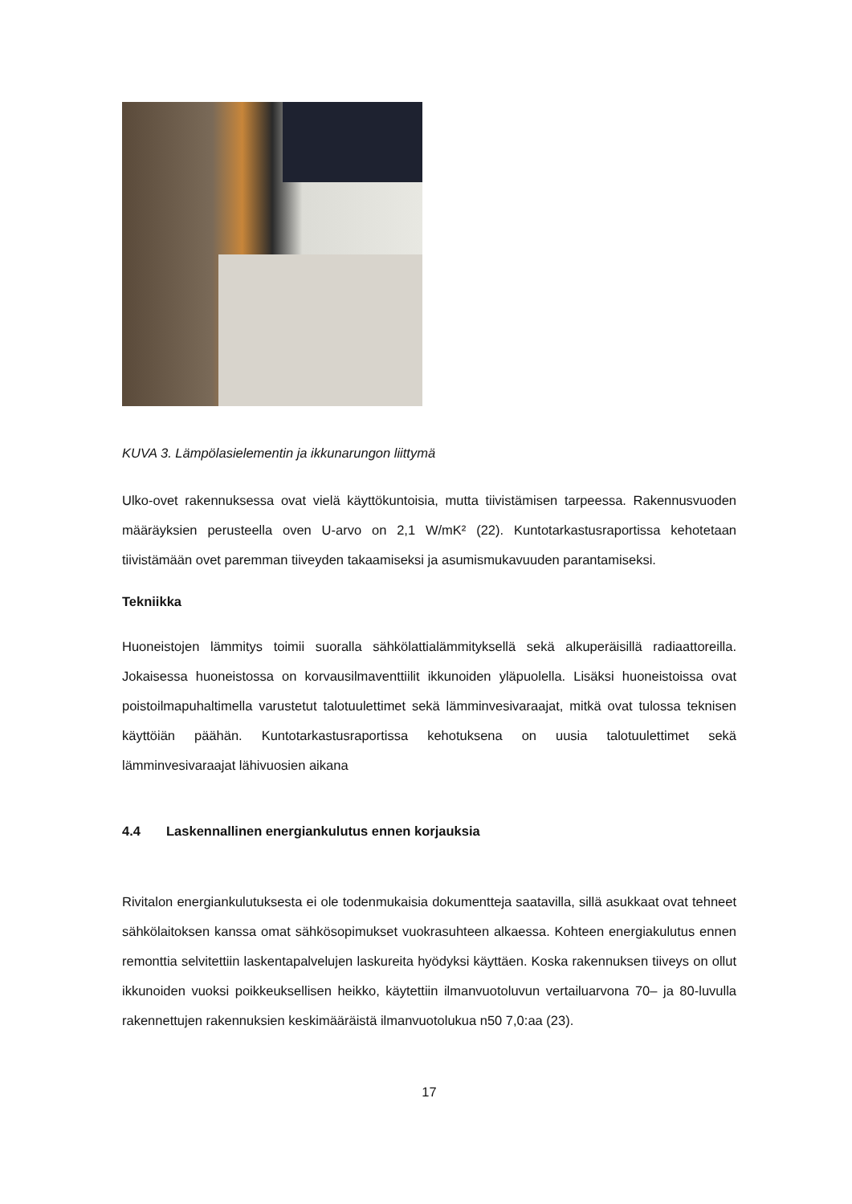KUVA 3. Lämpölasielementin ja ikkunarungon liittymä
Ulko-ovet rakennuksessa ovat vielä käyttökuntoisia, mutta tiivistämisen tarpeessa. Rakennusvuoden määräyksien perusteella oven U-arvo on 2,1 W/mK² (22). Kuntotarkastusraportissa kehotetaan tiivistämään ovet paremman tiiveyden takaamiseksi ja asumismukavuuden parantamiseksi.
Tekniikka
Huoneistojen lämmitys toimii suoralla sähkölattialämmityksellä sekä alkuperäisillä radiaattoreilla. Jokaisessa huoneistossa on korvausilmaventtiilit ikkunoiden yläpuolella. Lisäksi huoneistoissa ovat poistoilmapuhaltimella varustetut talotuulettimet sekä lämminvesivaraajat, mitkä ovat tulossa teknisen käyttöiän päähän. Kuntotarkastusraportissa kehotuksena on uusia talotuulettimet sekä lämminvesivaraajat lähivuosien aikana
4.4 Laskennallinen energiankulutus ennen korjauksia
Rivitalon energiankulutuksesta ei ole todenmukaisia dokumentteja saatavilla, sillä asukkaat ovat tehneet sähkölaitoksen kanssa omat sähkösopimukset vuokrasuhteen alkaessa. Kohteen energiakulutus ennen remonttia selvitettiin laskentapalvelujen laskureita hyödyksi käyttäen. Koska rakennuksen tiiveys on ollut ikkunoiden vuoksi poikkeuksellisen heikko, käytettiin ilmanvuotoluvun vertailuarvona 70– ja 80-luvulla rakennettujen rakennuksien keskimääräistä ilmanvuotolukua n50 7,0:aa (23).
17